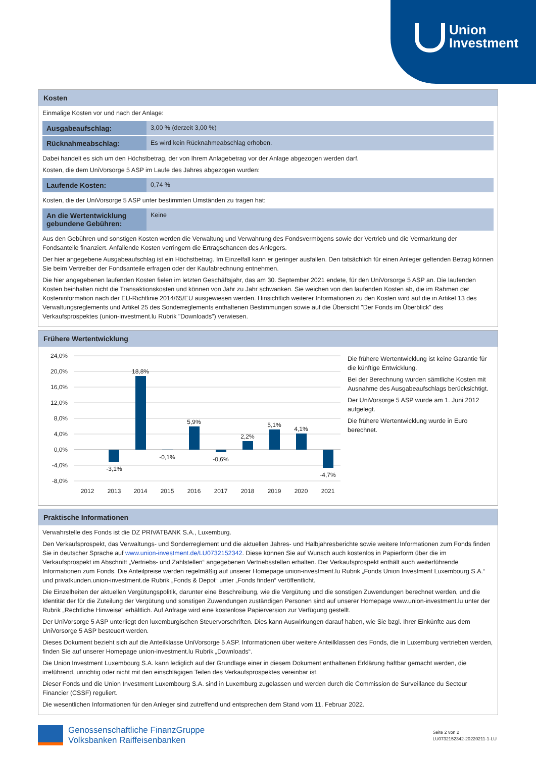Union
Investment
Kosten
Einmalige Kosten vor und nach der Anlage:
| Ausgabeaufschlag: | 3,00 % (derzeit 3,00 %) |
| Rücknahmeabschlag: | Es wird kein Rücknahmeabschlag erhoben. |
Dabei handelt es sich um den Höchstbetrag, der von Ihrem Anlagebetrag vor der Anlage abgezogen werden darf.
Kosten, die dem UniVorsorge 5 ASP im Laufe des Jahres abgezogen wurden:
| Laufende Kosten: | 0,74 % |
Kosten, die der UniVorsorge 5 ASP unter bestimmten Umständen zu tragen hat:
| An die Wertentwicklung gebundene Gebühren: | Keine |
Aus den Gebühren und sonstigen Kosten werden die Verwaltung und Verwahrung des Fondsvermögens sowie der Vertrieb und die Vermarktung der Fondsanteile finanziert. Anfallende Kosten verringern die Ertragschancen des Anlegers.
Der hier angegebene Ausgabeaufschlag ist ein Höchstbetrag. Im Einzelfall kann er geringer ausfallen. Den tatsächlich für einen Anleger geltenden Betrag können Sie beim Vertreiber der Fondsanteile erfragen oder der Kaufabrechnung entnehmen.
Die hier angegebenen laufenden Kosten fielen im letzten Geschäftsjahr, das am 30. September 2021 endete, für den UniVorsorge 5 ASP an. Die laufenden Kosten beinhalten nicht die Transaktionskosten und können von Jahr zu Jahr schwanken. Sie weichen von den laufenden Kosten ab, die im Rahmen der Kosteninformation nach der EU-Richtlinie 2014/65/EU ausgewiesen werden. Hinsichtlich weiterer Informationen zu den Kosten wird auf die in Artikel 13 des Verwaltungsreglements und Artikel 25 des Sonderreglements enthaltenen Bestimmungen sowie auf die Übersicht "Der Fonds im Überblick" des Verkaufsprospektes (union-investment.lu Rubrik "Downloads") verwiesen.
Frühere Wertentwicklung
24,0%
20,0%
16,0%
12,0%
8,0%
4,0%
0,0%
-4,0%
-8,0%
-3,1%
18,8%
-0,1%
5,9%
-0,6%
2,2%
5,1%
4,1%
-4,7%
2012
2013
2014
2015
2016
2017
2018
2019
2020
2021
Die frühere Wertentwicklung ist keine Garantie für die künftige Entwicklung.
Bei der Berechnung wurden sämtliche Kosten mit Ausnahme des Ausgabeaufschlags berücksichtigt.
Der UniVorsorge 5 ASP wurde am 1. Juni 2012 aufgelegt.
Die frühere Wertentwicklung wurde in Euro berechnet.
Praktische Informationen
Verwahrstelle des Fonds ist die DZ PRIVATBANK S.A., Luxemburg.
Den Verkaufsprospekt, das Verwaltungs- und Sonderreglement und die aktuellen Jahres- und Halbjahresberichte sowie weitere Informationen zum Fonds finden Sie in deutscher Sprache auf www.union-investment.de/LU0732152342. Diese können Sie auf Wunsch auch kostenlos in Papierform über die im Verkaufsprospekt im Abschnitt „Vertriebs- und Zahlstellen“ angegebenen Vertriebsstellen erhalten. Der Verkaufsprospekt enthält auch weiterführende Informationen zum Fonds. Die Anteilpreise werden regelmäßig auf unserer Homepage union-investment.lu Rubrik „Fonds Union Investment Luxembourg S.A.“ und privatkunden.union-investment.de Rubrik „Fonds & Depot“ unter „Fonds finden“ veröffentlicht.
Die Einzelheiten der aktuellen Vergütungspolitik, darunter eine Beschreibung, wie die Vergütung und die sonstigen Zuwendungen berechnet werden, und die Identität der für die Zuteilung der Vergütung und sonstigen Zuwendungen zuständigen Personen sind auf unserer Homepage www.union-investment.lu unter der Rubrik „Rechtliche Hinweise“ erhältlich. Auf Anfrage wird eine kostenlose Papierversion zur Verfügung gestellt.
Der UniVorsorge 5 ASP unterliegt den luxemburgischen Steuervorschriften. Dies kann Auswirkungen darauf haben, wie Sie bzgl. Ihrer Einkünfte aus dem UniVorsorge 5 ASP besteuert werden.
Dieses Dokument bezieht sich auf die Anteilklasse UniVorsorge 5 ASP. Informationen über weitere Anteilklassen des Fonds, die in Luxemburg vertrieben werden, finden Sie auf unserer Homepage union-investment.lu Rubrik „Downloads“.
Die Union Investment Luxembourg S.A. kann lediglich auf der Grundlage einer in diesem Dokument enthaltenen Erklärung haftbar gemacht werden, die irreführend, unrichtig oder nicht mit den einschlägigen Teilen des Verkaufsprospektes vereinbar ist.
Dieser Fonds und die Union Investment Luxembourg S.A. sind in Luxemburg zugelassen und werden durch die Commission de Surveillance du Secteur Financier (CSSF) reguliert.
Die wesentlichen Informationen für den Anleger sind zutreffend und entsprechen dem Stand vom 11. Februar 2022.
Genossenschaftliche FinanzGruppe
Volksbanken Raiffeisenbanken
Seite 2 von 2
LU0732152342-20220211-1-LU